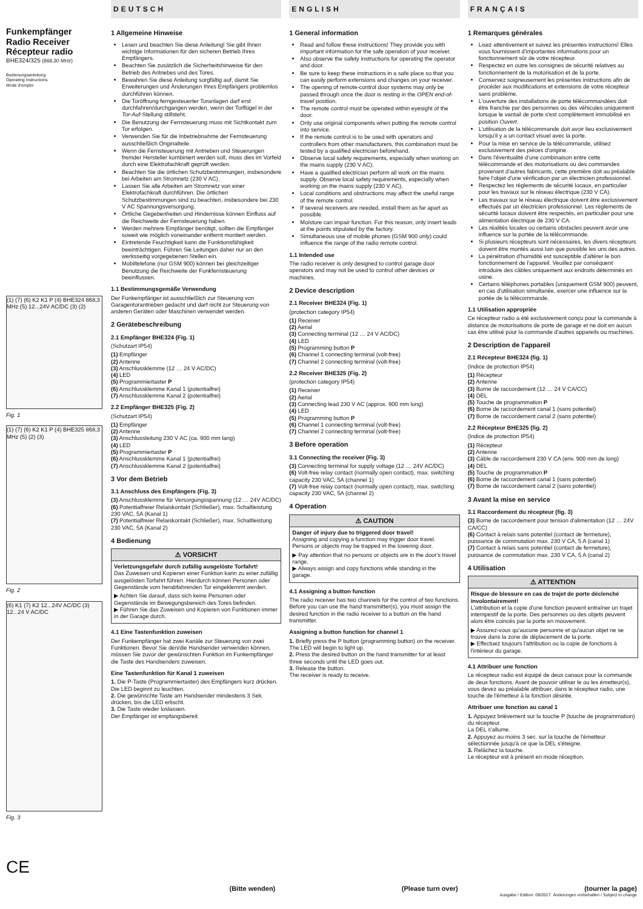Funkempfänger
Radio Receiver
Récepteur radio
BHE324/325 (868,30 MHz)
Bedienungsanleitung
Operating Instructions
Mode d'emploi
(1) (7) (6) K2 K1 P (4) BHE324 868,3 MHz (5) 12...24V AC/DC (3) (2)
Fig. 1
(1) (7) (6) K2 K1 P (4) BHE325 868,3 MHz (5) (2) (3)
Fig. 2
(6) K1 (7) K2 12...24V AC/DC (3) 12...24 V AC/DC
Fig. 3
CE
DEUTSCH
1 Allgemeine Hinweise
Lesen und beachten Sie diese Anleitung! Sie gibt Ihnen wichtige Informationen für den sicheren Betrieb Ihres Empfängers.
Beachten Sie zusätzlich die Sicherheitshinweise für den Betrieb des Antriebes und des Tores.
Bewahren Sie diese Anleitung sorgfältig auf, damit Sie Erweiterungen und Änderungen Ihres Empfängers problemlos durchführen können.
Die Toröffnung ferngesteuerter Toranlagen darf erst durchfahren/durchgangen werden, wenn der Torflügel in der Tor-Auf-Stellung stillsteht.
Die Benutzung der Fernsteuerung muss mit Sichtkontakt zum Tor erfolgen.
Verwenden Sie für die Inbetriebnahme der Fernsteuerung ausschließlich Originalteile.
Wenn die Fernsteuerung mit Antrieben und Steuerungen fremder Hersteller kombiniert werden soll, muss dies im Vorfeld durch eine Elektrofachkraft geprüft werden.
Beachten Sie die örtlichen Schutzbestimmungen, insbesondere bei Arbeiten am Stromnetz (230 V AC).
Lassen Sie alle Arbeiten am Stromnetz von einer Elektrofachkraft durchführen. Die örtlichen Schutzbestimmungen sind zu beachten, insbesondere bei 230 V AC Spannungsversorgung.
Örtliche Gegebenheiten und Hindernisse können Einfluss auf die Reichweite der Fernsteuerung haben.
Werden mehrere Empfänger benötigt, sollten die Empfänger soweit wie möglich voneinander entfernt montiert werden.
Eintretende Feuchtigkeit kann die Funktionsfähigkeit beeinträchtigen. Führen Sie Leitungen daher nur an den werksseitig vorgegebenen Stellen ein.
Mobiltelefone (nur GSM 900) können bei gleichzeitiger Benutzung die Reichweite der Funkfernsteuerung beeinflussen.
1.1 Bestimmungsgemäße Verwendung
Der Funkempfänger ist ausschließlich zur Steuerung von Garagentorantrieben gedacht und darf nicht zur Steuerung von anderen Geräten oder Maschinen verwendet werden.
2 Gerätebeschreibung
2.1 Empfänger BHE324 (Fig. 1)
(Schutzart IP54)
(1) Empfänger
(2) Antenne
(3) Anschlussklemme (12 … 24 V AC/DC)
(4) LED
(5) Programmiertaster P
(6) Anschlussklemme Kanal 1 (potentialfrei)
(7) Anschlussklemme Kanal 2 (potentialfrei)
2.2 Empfänger BHE325 (Fig. 2)
(Schutzart IP54)
(1) Empfänger
(2) Antenne
(3) Anschlussleitung 230 V AC (ca. 900 mm lang)
(4) LED
(5) Programmiertaster P
(6) Anschlussklemme Kanal 1 (potentialfrei)
(7) Anschlussklemme Kanal 2 (potentialfrei)
3 Vor dem Betrieb
3.1 Anschluss des Empfängers (Fig. 3)
(3) Anschlussklemme für Versorgungsspannung (12 … 24V AC/DC)
(6) Potentialfreier Relaiskontakt (Schließer), max. Schaltleistung 230 VAC, 5A (Kanal 1)
(7) Potentialfreier Relaiskontakt (Schließer), max. Schaltleistung 230 VAC, 5A (Kanal 2)
4 Bedienung
⚠ VORSICHT
Verletzungsgefahr durch zufällig ausgelöste Torfahrt!
Das Zuweisen und Kopieren einer Funktion kann zu einer zufällig ausgelösten Torfahrt führen. Hierdurch können Personen oder Gegenstände vom herabfahrenden Tor eingeklemmt werden.
▶ Achten Sie darauf, dass sich keine Personen oder Gegenstände im Bewegungsbereich des Tores befinden.
▶ Führen Sie das Zuweisen und Kopieren von Funktionen immer in der Garage durch.
4.1 Eine Tastenfunktion zuweisen
Der Funkempfänger hat zwei Kanäle zur Steuerung von zwei Funktionen. Bevor Sie den/die Handsender verwenden können, müssen Sie zuvor der gewünschten Funktion im Funkempfänger die Taste des Handsenders zuweisen.
Eine Tastenfunktion für Kanal 1 zuweisen
1. Die P-Taste (Programmiertaster) des Empfängers kurz drücken.
Die LED beginnt zu leuchten.
2. Die gewünschte Taste am Handsender mindestens 3 Sek. drücken, bis die LED erlischt.
3. Die Taste wieder loslassen.
Der Empfänger ist empfangsbereit.
ENGLISH
1 General information
Read and follow these instructions! They provide you with important information for the safe operation of your receiver.
Also observe the safety instructions for operating the operator and door.
Be sure to keep these instructions in a safe place so that you can easily perform extensions and changes on your receiver.
The opening of remote-control door systems may only be passed through once the door is resting in the OPEN end-of-travel position.
The remote control must be operated within eyesight of the door.
Only use original components when putting the remote control into service.
If the remote control is to be used with operators and controllers from other manufacturers, this combination must be tested by a qualified electrician beforehand.
Observe local safety requirements, especially when working on the mains supply (230 V AC).
Have a qualified electrician perform all work on the mains supply. Observe local safety requirements, especially when working on the mains supply (230 V AC).
Local conditions and obstructions may affect the useful range of the remote control.
If several receivers are needed, install them as far apart as possible.
Moisture can impair function. For this reason, only insert leads at the points stipulated by the factory.
Simultaneous use of mobile phones (GSM 900 only) could influence the range of the radio remote control.
1.1 Intended use
The radio receiver is only designed to control garage door operators and may not be used to control other devices or machines.
2 Device description
2.1 Receiver BHE324 (Fig. 1)
(protection category IP54)
(1) Receiver
(2) Aerial
(3) Connecting terminal (12 … 24 V AC/DC)
(4) LED
(5) Programming button P
(6) Channel 1 connecting terminal (volt-free)
(7) Channel 2 connecting terminal (volt-free)
2.2 Receiver BHE325 (Fig. 2)
(protection category IP54)
(1) Receiver
(2) Aerial
(3) Connecting lead 230 V AC (approx. 900 mm long)
(4) LED
(5) Programming button P
(6) Channel 1 connecting terminal (volt-free)
(7) Channel 2 connecting terminal (volt-free)
3 Before operation
3.1 Connecting the receiver (Fig. 3)
(3) Connecting terminal for supply voltage (12 … 24V AC/DC)
(6) Volt-free relay contact (normally open contact), max. switching capacity 230 VAC, 5A (channel 1)
(7) Volt-free relay contact (normally open contact), max. switching capacity 230 VAC, 5A (channel 2)
4 Operation
⚠ CAUTION
Danger of injury due to triggered door travel!
Assigning and copying a function may trigger door travel. Persons or objects may be trapped in the lowering door.
▶ Pay attention that no persons or objects are in the door's travel range.
▶ Always assign and copy functions while standing in the garage.
4.1 Assigning a button function
The radio receiver has two channels for the control of two functions. Before you can use the hand transmitter(s), you must assign the desired function in the radio receiver to a button on the hand transmitter.
Assigning a button function for channel 1
1. Briefly press the P button (programming button) on the receiver.
The LED will begin to light up.
2. Press the desired button on the hand transmitter for at least three seconds until the LED goes out.
3. Release the button.
The receiver is ready to receive.
FRANÇAIS
1 Remarques générales
Lisez attentivement et suivez les présentes instructions! Elles vous fournissent d'importantes informations pour un fonctionnement sûr de votre récepteur.
Respectez en outre les consignes de sécurité relatives au fonctionnement de la motorisation et de la porte.
Conservez soigneusement les présentes instructions afin de procéder aux modifications et extensions de votre récepteur sans problème.
L'ouverture des installations de porte télécommandées doit être franchie par des personnes ou des véhicules uniquement lorsque le vantail de porte s'est complètement immobilisé en position Ouvert.
L'utilisation de la télécommande doit avoir lieu exclusivement lorsqu'il y a un contact visuel avec la porte.
Pour la mise en service de la télécommande, utilisez exclusivement des pièces d'origine.
Dans l'éventualité d'une combinaison entre cette télécommande et des motorisations ou des commandes provenant d'autres fabricants, cette première doit au préalable faire l'objet d'une vérification par un électricien professionnel.
Respectez les règlements de sécurité locaux, en particulier pour les travaux sur le réseau électrique (230 V CA).
Les travaux sur le réseau électrique doivent être exclusivement effectués par un électricien professionnel. Les règlements de sécurité locaux doivent être respectés, en particulier pour une alimentation électrique de 230 V CA.
Les réalités locales ou certains obstacles peuvent avoir une influence sur la portée de la télécommande.
Si plusieurs récepteurs sont nécessaires, les divers récepteurs doivent être montés aussi loin que possible les uns des autres.
La pénétration d'humidité est susceptible d'altérer le bon fonctionnement de l'appareil. Veuillez par conséquent introduire des câbles uniquement aux endroits déterminés en usine.
Certains téléphones portables (uniquement GSM 900) peuvent, en cas d'utilisation simultanée, exercer une influence sur la portée de la télécommande.
1.1 Utilisation appropriée
Ce récepteur radio a été exclusivement conçu pour la commande à distance de motorisations de porte de garage et ne doit en aucun cas être utilisé pour la commande d'autres appareils ou machines.
2 Description de l'appareil
2.1 Récepteur BHE324 (fig. 1)
(Indice de protection IP54)
(1) Récepteur
(2) Antenne
(3) Borne de raccordement (12 … 24 V CA/CC)
(4) DEL
(5) Touche de programmation P
(6) Borne de raccordement canal 1 (sans potentiel)
(7) Borne de raccordement canal 2 (sans potentiel)
2.2 Récepteur BHE325 (fig. 2)
(Indice de protection IP54)
(1) Récepteur
(2) Antenne
(3) Câble de raccordement 230 V CA (env. 900 mm de long)
(4) DEL
(5) Touche de programmation P
(6) Borne de raccordement canal 1 (sans potentiel)
(7) Borne de raccordement canal 2 (sans potentiel)
3 Avant la mise en service
3.1 Raccordement du récepteur (fig. 3)
(3) Borne de raccordement pour tension d'alimentation (12 … 24V CA/CC)
(6) Contact à relais sans potentiel (contact de fermeture), puissance de commutation max. 230 V CA, 5 A (canal 1)
(7) Contact à relais sans potentiel (contact de fermeture), puissance de commutation max. 230 V CA, 5 A (canal 2)
4 Utilisation
⚠ ATTENTION
Risque de blessure en cas de trajet de porte déclenché involontairement!
L'attribution et la copie d'une fonction peuvent entraîner un trajet intempestif de la porte. Des personnes ou des objets peuvent alors être coincés par la porte en mouvement.
▶ Assurez-vous qu'aucune personne et qu'aucun objet ne se trouve dans la zone de déplacement de la porte.
▶ Effectuez toujours l'attribution ou la copie de fonctions à l'intérieur du garage.
4.1 Attribuer une fonction
Le récepteur radio est équipé de deux canaux pour la commande de deux fonctions. Avant de pouvoir utiliser le ou les émetteur(s), vous devez au préalable attribuer, dans le récepteur radio, une touche de l'émetteur à la fonction désirée.
Attribuer une fonction au canal 1
1. Appuyez brièvement sur la touche P (touche de programmation) du récepteur.
La DEL s'allume.
2. Appuyez au moins 3 sec. sur la touche de l'émetteur sélectionnée jusqu'à ce que la DEL s'éteigne.
3. Relâchez la touche.
Le récepteur est à présent en mode réception.
(Bitte wenden) (Please turn over) (tourner la page)
Ausgabe / Edition: 09/2017. Änderungen vorbehalten / Subject to change